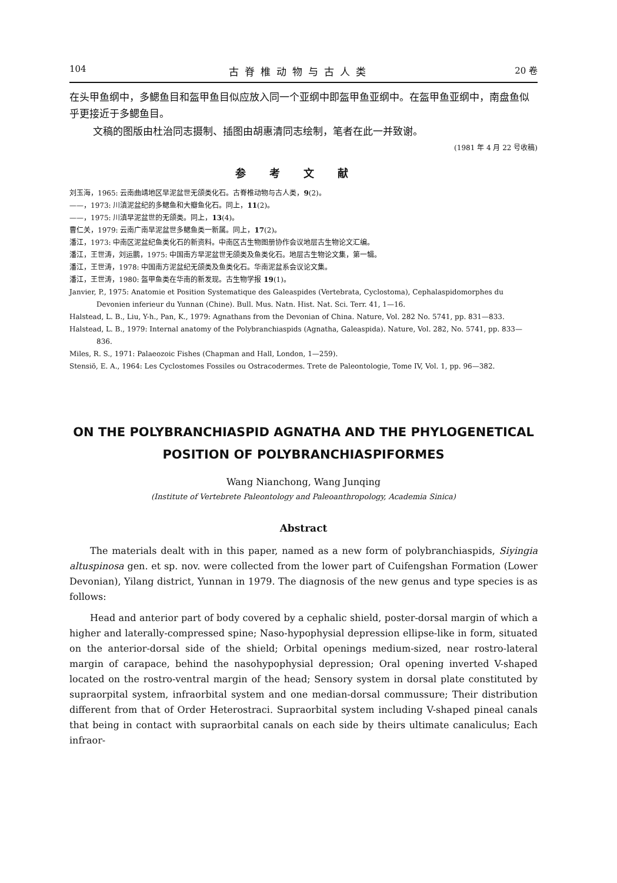104 古脊椎动物与古人类 20 卷
在头甲鱼纲中，多鳃鱼目和盔甲鱼目似应放入同一个亚纲中即盔甲鱼亚纲中。在盔甲鱼亚纲中，南盘鱼似乎更接近于多鳃鱼目。
文稿的图版由杜治同志摄制、插图由胡惠清同志绘制，笔者在此一并致谢。
(1981 年 4 月 22 号收稿)
参考文献
刘玉海，1965: 云南曲靖地区早泥盆世无颌类化石。古脊椎动物与古人类，9(2)。
——，1973: 川滇泥盆纪的多鳃鱼和大瓣鱼化石。同上，11(2)。
——，1975: 川滇早泥盆世的无颌类。同上，13(4)。
曹仁关，1979: 云南广南早泥盆世多鳃鱼类一新属。同上，17(2)。
潘江，1973: 中南区泥盆纪鱼类化石的新资料。中南区古生物图册协作会议地层古生物论文汇编。
潘江，王世涛，刘运鹏，1975: 中国南方早泥盆世无颌类及鱼类化石。地层古生物论文集，第一辑。
潘江，王世涛，1978: 中国南方泥盆纪无颌类及鱼类化石。华南泥盆系会议论文集。
潘江，王世涛，1980: 盔甲鱼类在华南的新发现。古生物学报 19(1)。
Janvier, P., 1975: Anatomie et Position Systematique des Galeaspides (Vertebrata, Cyclostoma), Cephalaspidomorphes du Devonien inferieur du Yunnan (Chine). Bull. Mus. Natn. Hist. Nat. Sci. Terr. 41, 1—16.
Halstead, L. B., Liu, Y-h., Pan, K., 1979: Agnathans from the Devonian of China. Nature, Vol. 282 No. 5741, pp. 831—833.
Halstead, L. B., 1979: Internal anatomy of the Polybranchiaspids (Agnatha, Galeaspida). Nature, Vol. 282, No. 5741, pp. 833—836.
Miles, R. S., 1971: Palaeozoic Fishes (Chapman and Hall, London, 1—259).
Stensiö, E. A., 1964: Les Cyclostomes Fossiles ou Ostracodermes. Trete de Paleontologie, Tome IV, Vol. 1, pp. 96—382.
ON THE POLYBRANCHIASPID AGNATHA AND THE PHYLOGENETICAL POSITION OF POLYBRANCHIASPIFORMES
Wang Nianchong, Wang Junqing
(Institute of Vertebrete Paleontology and Paleoanthropology, Academia Sinica)
Abstract
The materials dealt with in this paper, named as a new form of polybranchiaspids, Siyingia altuspinosa gen. et sp. nov. were collected from the lower part of Cuifengshan Formation (Lower Devonian), Yilang district, Yunnan in 1979. The diagnosis of the new genus and type species is as follows:
Head and anterior part of body covered by a cephalic shield, poster-dorsal margin of which a higher and laterally-compressed spine; Naso-hypophysial depression ellipse-like in form, situated on the anterior-dorsal side of the shield; Orbital openings medium-sized, near rostro-lateral margin of carapace, behind the nasohypophysial depression; Oral opening inverted V-shaped located on the rostro-ventral margin of the head; Sensory system in dorsal plate constituted by supraorpital system, infraorbital system and one median-dorsal commussure; Their distribution different from that of Order Heterostraci. Supraorbital system including V-shaped pineal canals that being in contact with supraorbital canals on each side by theirs ultimate canaliculus; Each infraor-